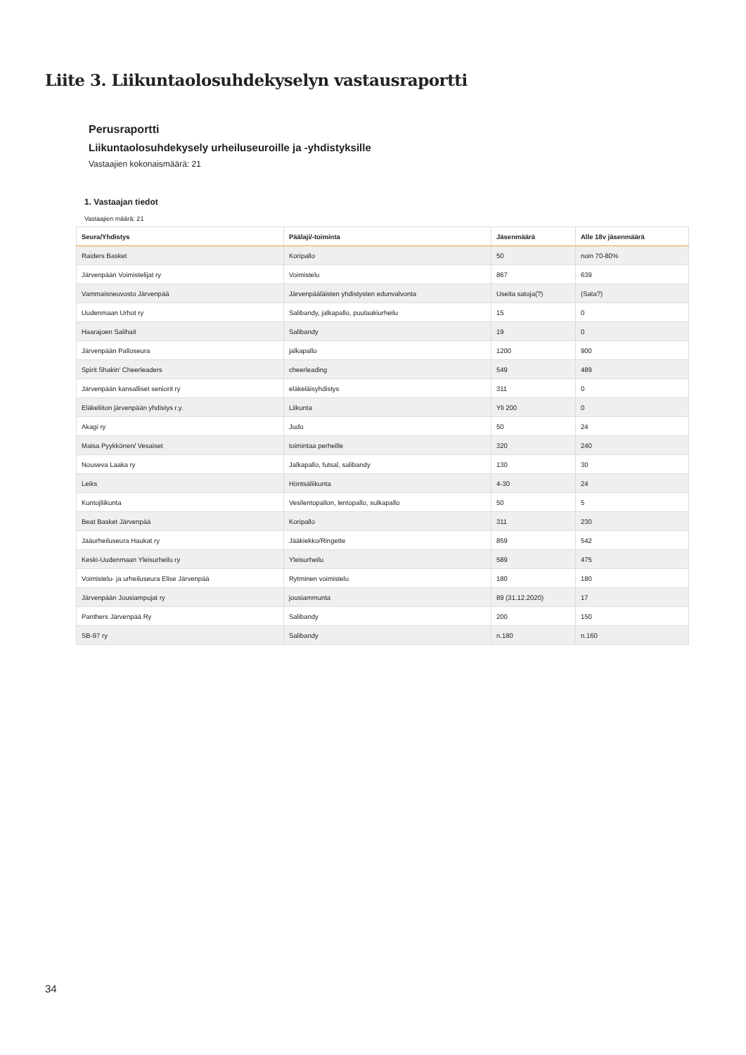Liite 3. Liikuntaolosuhdekyselyn vastausraportti
Perusraportti
Liikuntaolosuhdekysely urheiluseuroille ja -yhdistyksille
Vastaajien kokonaismäärä: 21
1. Vastaajan tiedot
Vastaajien määrä: 21
| Seura/Yhdistys | Päälaji/-toiminta | Jäsenmäärä | Alle 18v jäsenmäärä |
| --- | --- | --- | --- |
| Raiders Basket | Koripallo | 50 | noin 70-80% |
| Järvenpään Voimistelijat ry | Voimistelu | 867 | 639 |
| Vammaisneuvosto Järvenpää | Järvenpääläisten yhdistysten edunvalvonta | Useita satoja(?) | (Sata?) |
| Uudenmaan Urhot ry | Salibandy, jalkapallo, puulaakiurheilu | 15 | 0 |
| Haarajoen Salihait | Salibandy | 19 | 0 |
| Järvenpään Palloseura | jalkapallo | 1200 | 900 |
| Spirit Shakin' Cheerleaders | cheerleading | 549 | 489 |
| Järvenpään kansalliset seniorit ry | eläkeläisyhdistys | 311 | 0 |
| Eläkeliiton järvenpään yhdistys r.y. | Liikunta | Yli 200 | 0 |
| Akagi ry | Judo | 50 | 24 |
| Maisa Pyykkönen/ Vesaiset | toimintaa perheille | 320 | 240 |
| Nouseva Laaka ry | Jalkapallo, futsal, salibandy | 130 | 30 |
| Leiks | Höntsäliikunta | 4-30 | 24 |
| Kuntojliikunta | Vesilentopallon, lentopallo, sulkapallo | 50 | 5 |
| Beat Basket Järvenpää | Koripallo | 311 | 230 |
| Jääurheiluseura Haukat ry | Jääkiekko/Ringette | 859 | 542 |
| Keski-Uudenmaan Yleisurheilu ry | Yleisurheilu | 589 | 475 |
| Voimistelu- ja urheiluseura Elise Järvenpää | Rytminen voimistelu | 180 | 180 |
| Järvenpään Jousiampujat ry | jousiammunta | 89 (31.12.2020) | 17 |
| Panthers Järvenpää Ry | Salibandy | 200 | 150 |
| SB-97 ry | Salibandy | n.180 | n.160 |
34